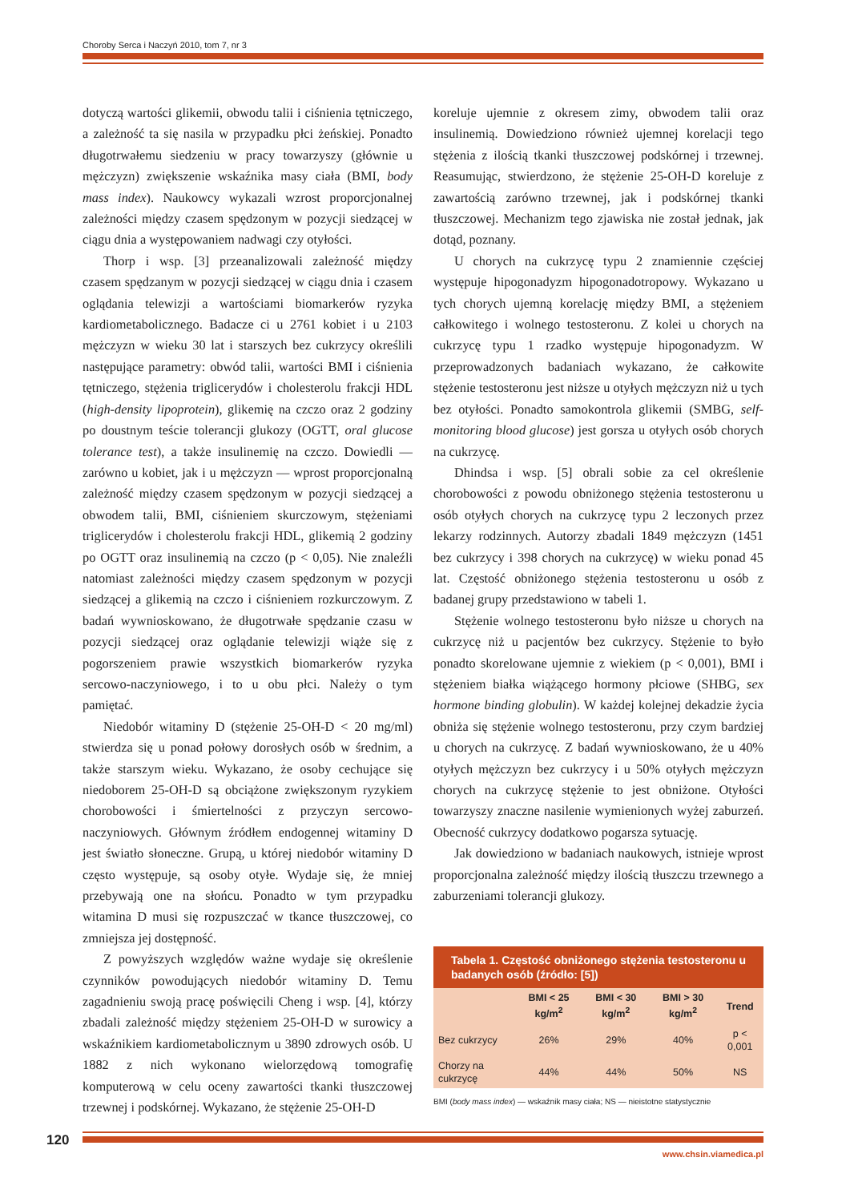Choroby Serca i Naczyń 2010, tom 7, nr 3
dotyczą wartości glikemii, obwodu talii i ciśnienia tętniczego, a zależność ta się nasila w przypadku płci żeńskiej. Ponadto długotrwałemu siedzeniu w pracy towarzyszy (głównie u mężczyzn) zwiększenie wskaźnika masy ciała (BMI, body mass index). Naukowcy wykazali wzrost proporcjonalnej zależności między czasem spędzonym w pozycji siedzącej w ciągu dnia a występowaniem nadwagi czy otyłości.
Thorp i wsp. [3] przeanalizowali zależność między czasem spędzanym w pozycji siedzącej w ciągu dnia i czasem oglądania telewizji a wartościami biomarkerów ryzyka kardiometabolicznego. Badacze ci u 2761 kobiet i u 2103 mężczyzn w wieku 30 lat i starszych bez cukrzycy określili następujące parametry: obwód talii, wartości BMI i ciśnienia tętniczego, stężenia triglicerydów i cholesterolu frakcji HDL (high-density lipoprotein), glikemię na czczo oraz 2 godziny po doustnym teście tolerancji glukozy (OGTT, oral glucose tolerance test), a także insulinemię na czczo. Dowiedli — zarówno u kobiet, jak i u mężczyzn — wprost proporcjonalną zależność między czasem spędzonym w pozycji siedzącej a obwodem talii, BMI, ciśnieniem skurczowym, stężeniami triglicerydów i cholesterolu frakcji HDL, glikemią 2 godziny po OGTT oraz insulinemią na czczo (p < 0,05). Nie znaleźli natomiast zależności między czasem spędzonym w pozycji siedzącej a glikemią na czczo i ciśnieniem rozkurczowym. Z badań wywnioskowano, że długotrwałe spędzanie czasu w pozycji siedzącej oraz oglądanie telewizji wiąże się z pogorszeniem prawie wszystkich biomarkerów ryzyka sercowo-naczyniowego, i to u obu płci. Należy o tym pamiętać.
Niedobór witaminy D (stężenie 25-OH-D < 20 mg/ml) stwierdza się u ponad połowy dorosłych osób w średnim, a także starszym wieku. Wykazano, że osoby cechujące się niedoborem 25-OH-D są obciążone zwiększonym ryzykiem chorobowości i śmiertelności z przyczyn sercowo-naczyniowych. Głównym źródłem endogennej witaminy D jest światło słoneczne. Grupą, u której niedobór witaminy D często występuje, są osoby otyłe. Wydaje się, że mniej przebywają one na słońcu. Ponadto w tym przypadku witamina D musi się rozpuszczać w tkance tłuszczowej, co zmniejsza jej dostępność.
Z powyższych względów ważne wydaje się określenie czynników powodujących niedobór witaminy D. Temu zagadnieniu swoją pracę poświęcili Cheng i wsp. [4], którzy zbadali zależność między stężeniem 25-OH-D w surowicy a wskaźnikiem kardiometabolicznym u 3890 zdrowych osób. U 1882 z nich wykonano wielorzędową tomografię komputerową w celu oceny zawartości tkanki tłuszczowej trzewnej i podskórnej. Wykazano, że stężenie 25-OH-D
koreluje ujemnie z okresem zimy, obwodem talii oraz insulinemią. Dowiedziono również ujemnej korelacji tego stężenia z ilością tkanki tłuszczowej podskórnej i trzewnej. Reasumując, stwierdzono, że stężenie 25-OH-D koreluje z zawartością zarówno trzewnej, jak i podskórnej tkanki tłuszczowej. Mechanizm tego zjawiska nie został jednak, jak dotąd, poznany.
U chorych na cukrzycę typu 2 znamiennie częściej występuje hipogonadyzm hipogonadotropowy. Wykazano u tych chorych ujemną korelację między BMI, a stężeniem całkowitego i wolnego testosteronu. Z kolei u chorych na cukrzycę typu 1 rzadko występuje hipogonadyzm. W przeprowadzonych badaniach wykazano, że całkowite stężenie testosteronu jest niższe u otyłych mężczyzn niż u tych bez otyłości. Ponadto samokontrola glikemii (SMBG, self-monitoring blood glucose) jest gorsza u otyłych osób chorych na cukrzycę.
Dhindsa i wsp. [5] obrali sobie za cel określenie chorobowości z powodu obniżonego stężenia testosteronu u osób otyłych chorych na cukrzycę typu 2 leczonych przez lekarzy rodzinnych. Autorzy zbadali 1849 mężczyzn (1451 bez cukrzycy i 398 chorych na cukrzycę) w wieku ponad 45 lat. Częstość obniżonego stężenia testosteronu u osób z badanej grupy przedstawiono w tabeli 1.
Stężenie wolnego testosteronu było niższe u chorych na cukrzycę niż u pacjentów bez cukrzycy. Stężenie to było ponadto skorelowane ujemnie z wiekiem (p < 0,001), BMI i stężeniem białka wiążącego hormony płciowe (SHBG, sex hormone binding globulin). W każdej kolejnej dekadzie życia obniża się stężenie wolnego testosteronu, przy czym bardziej u chorych na cukrzycę. Z badań wywnioskowano, że u 40% otyłych mężczyzn bez cukrzycy i u 50% otyłych mężczyzn chorych na cukrzycę stężenie to jest obniżone. Otyłości towarzyszy znaczne nasilenie wymienionych wyżej zaburzeń. Obecność cukrzycy dodatkowo pogarsza sytuację.
Jak dowiedziono w badaniach naukowych, istnieje wprost proporcjonalna zależność między ilością tłuszczu trzewnego a zaburzeniami tolerancji glukozy.
Tabela 1. Częstość obniżonego stężenia testosteronu u badanych osób (źródło: [5])
| | BMI < 25 kg/m<sup>2</sup> | BMI < 30 kg/m<sup>2</sup> | BMI > 30 kg/m<sup>2</sup> | Trend |
| --- | --- | --- | --- | --- |
| Bez cukrzycy | 26% | 29% | 40% | p < 0,001 |
| Chorzy na cukrzycę | 44% | 44% | 50% | NS |
BMI (body mass index) — wskaźnik masy ciała; NS — nieistotne statystycznie
120
www.chsin.viamedica.pl